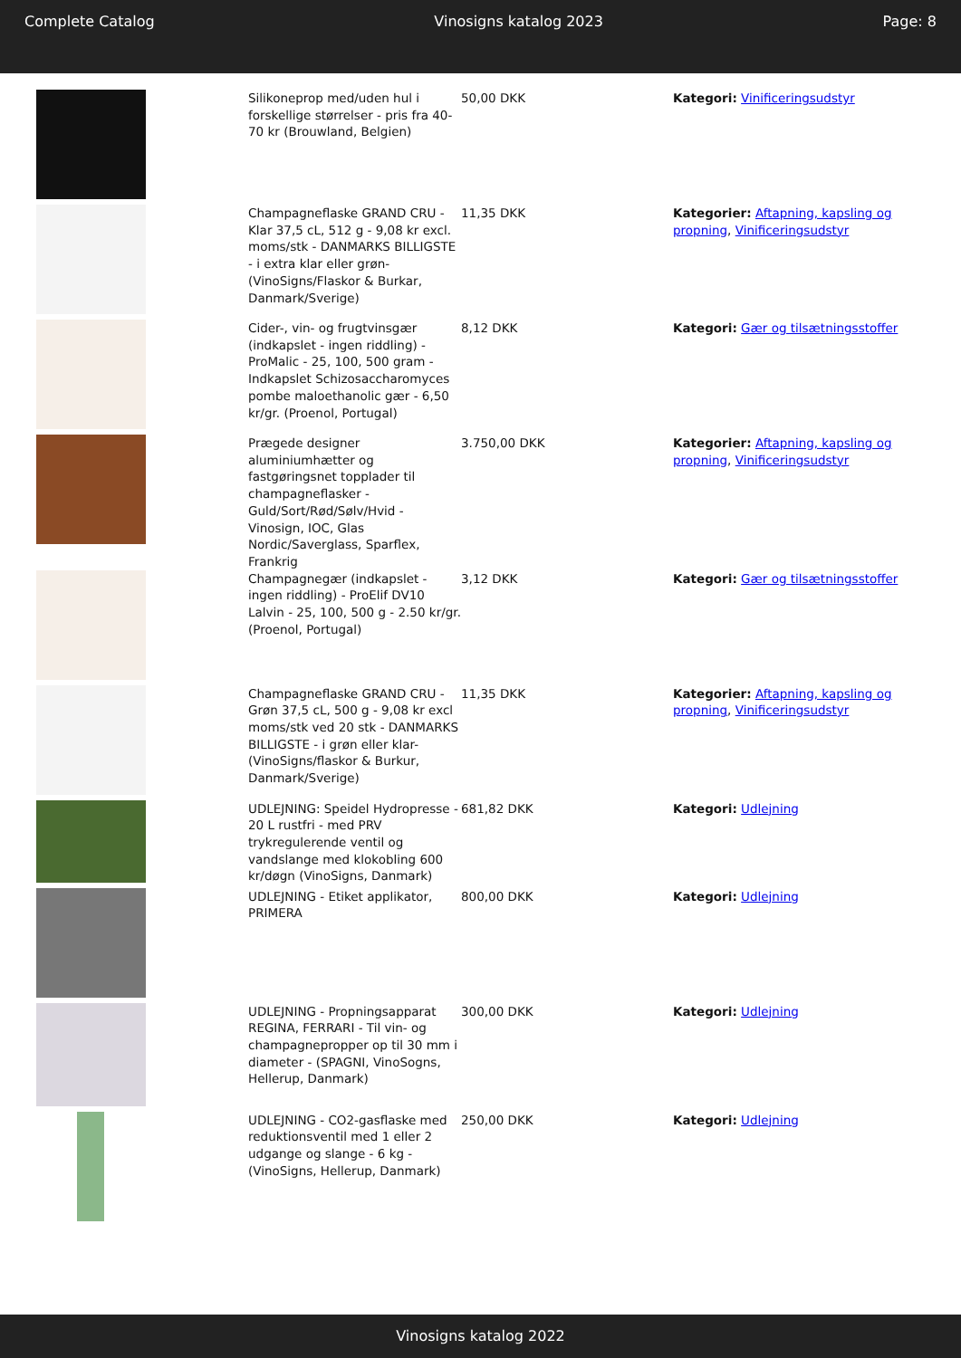Complete Catalog Vinosigns katalog 2023 Page: 8
| | Silikoneprop med/uden hul i forskellige størrelser - pris fra 40-70 kr (Brouwland, Belgien) | 50,00 DKK | Kategori: Vinificeringsudstyr |
| | Champagneflaske GRAND CRU - Klar 37,5 cL, 512 g - 9,08 kr excl. moms/stk - DANMARKS BILLIGSTE - i extra klar eller grøn- (VinoSigns/Flaskor & Burkar, Danmark/Sverige) | 11,35 DKK | Kategorier: Aftapning, kapsling og propning , Vinificeringsudstyr |
| | Cider-, vin- og frugtvinsgær (indkapslet - ingen riddling) - ProMalic - 25, 100, 500 gram - Indkapslet Schizosaccharomyces pombe maloethanolic gær - 6,50 kr/gr. (Proenol, Portugal) | 8,12 DKK | Kategori: Gær og tilsætningsstoffer |
| | Prægede designer aluminiumhætter og fastgøringsnet topplader til champagneflasker - Guld/Sort/Rød/Sølv/Hvid - Vinosign, IOC, Glas Nordic/Saverglass, Sparflex, Frankrig | 3.750,00 DKK | Kategorier: Aftapning, kapsling og propning , Vinificeringsudstyr |
| | Champagnegær (indkapslet - ingen riddling) - ProElif DV10 Lalvin - 25, 100, 500 g - 2.50 kr/gr. (Proenol, Portugal) | 3,12 DKK | Kategori: Gær og tilsætningsstoffer |
| | Champagneflaske GRAND CRU - Grøn 37,5 cL, 500 g - 9,08 kr excl moms/stk ved 20 stk - DANMARKS BILLIGSTE - i grøn eller klar- (VinoSigns/flaskor & Burkur, Danmark/Sverige) | 11,35 DKK | Kategorier: Aftapning, kapsling og propning , Vinificeringsudstyr |
| | UDLEJNING: Speidel Hydropresse - 20 L rustfri - med PRV trykregulerende ventil og vandslange med klokobling 600 kr/døgn (VinoSigns, Danmark) | 681,82 DKK | Kategori: Udlejning |
| | UDLEJNING - Etiket applikator, PRIMERA | 800,00 DKK | Kategori: Udlejning |
| | UDLEJNING - Propningsapparat REGINA, FERRARI - Til vin- og champagnepropper op til 30 mm i diameter - (SPAGNI, VinoSogns, Hellerup, Danmark) | 300,00 DKK | Kategori: Udlejning |
| | UDLEJNING - CO2-gasflaske med reduktionsventil med 1 eller 2 udgange og slange - 6 kg -(VinoSigns, Hellerup, Danmark) | 250,00 DKK | Kategori: Udlejning |
Vinosigns katalog 2022